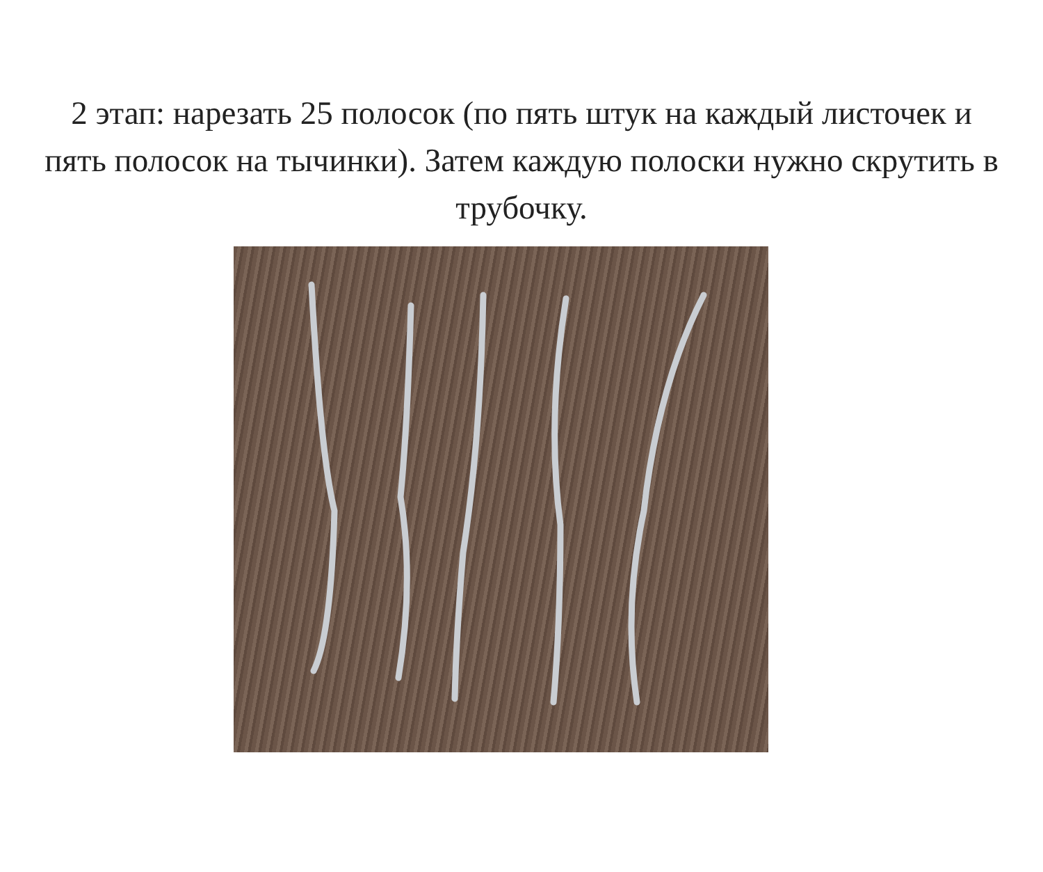2 этап: нарезать 25 полосок (по пять штук на каждый листочек и пять полосок на тычинки). Затем каждую полоски нужно скрутить в трубочку.